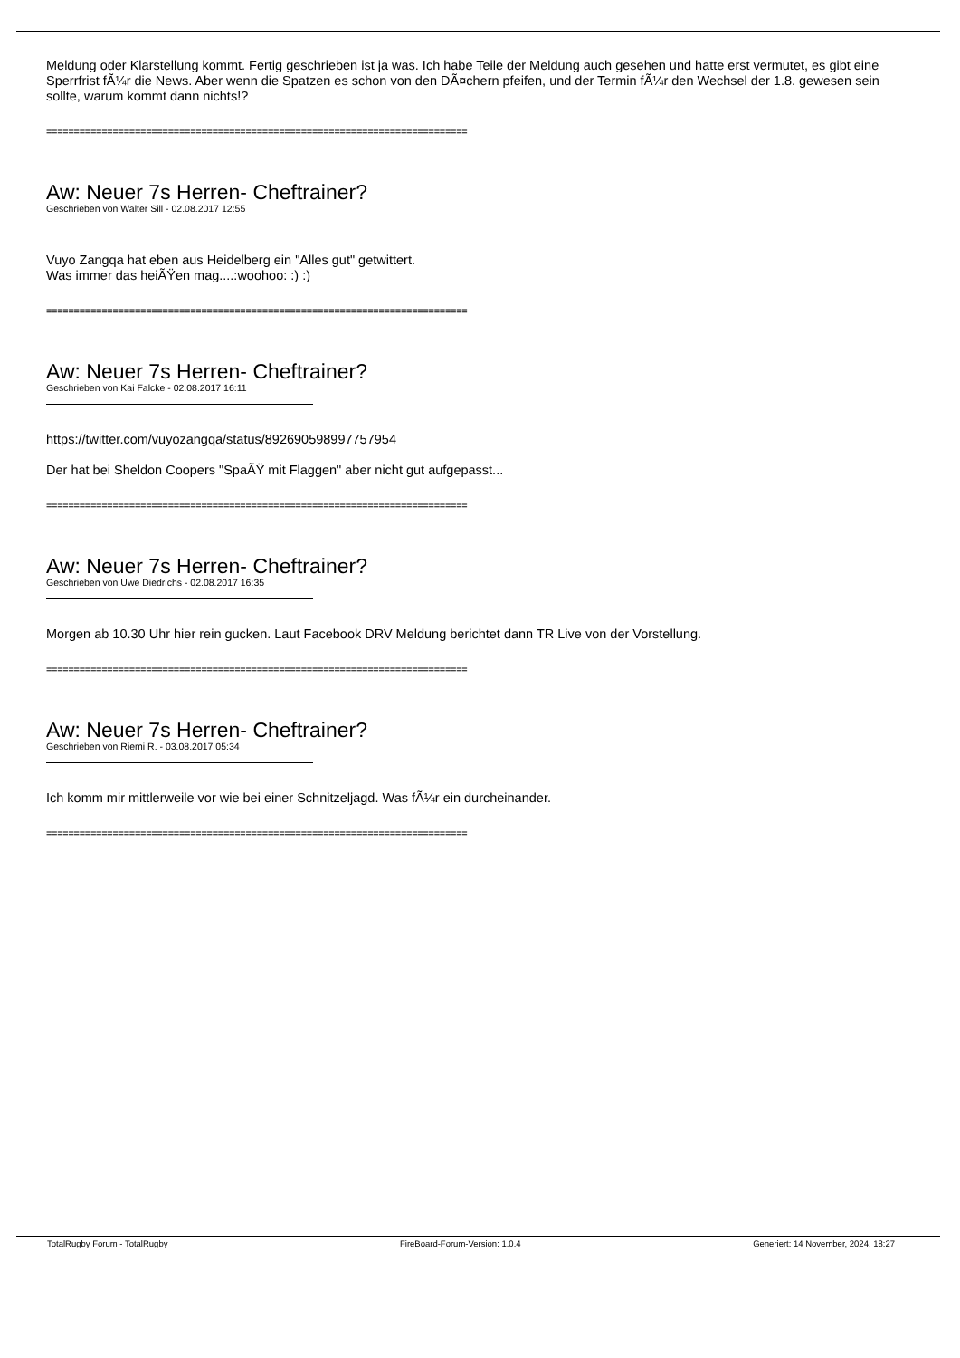Meldung oder Klarstellung kommt. Fertig geschrieben ist ja was. Ich habe Teile der Meldung auch gesehen und hatte erst vermutet, es gibt eine Sperrfrist fÃ¼r die News. Aber wenn die Spatzen es schon von den DÃ¤chern pfeifen, und der Termin fÃ¼r den Wechsel der 1.8. gewesen sein sollte, warum kommt dann nichts!?
============================================================================
Aw: Neuer 7s Herren- Cheftrainer?
Geschrieben von Walter Sill - 02.08.2017 12:55
Vuyo Zangqa hat eben aus Heidelberg ein "Alles gut" getwittert.
Was immer das heiÃŸen mag....:woohoo: :) :)
============================================================================
Aw: Neuer 7s Herren- Cheftrainer?
Geschrieben von Kai Falcke - 02.08.2017 16:11
https://twitter.com/vuyozangqa/status/892690598997757954
Der hat bei Sheldon Coopers "SpaÃŸ mit Flaggen" aber nicht gut aufgepasst...
============================================================================
Aw: Neuer 7s Herren- Cheftrainer?
Geschrieben von Uwe Diedrichs - 02.08.2017 16:35
Morgen ab 10.30 Uhr hier rein gucken. Laut Facebook DRV Meldung berichtet dann TR Live von der Vorstellung.
============================================================================
Aw: Neuer 7s Herren- Cheftrainer?
Geschrieben von Riemi R. - 03.08.2017 05:34
Ich komm mir mittlerweile vor wie bei einer Schnitzeljagd. Was fÃ¼r ein durcheinander.
============================================================================
TotalRugby Forum - TotalRugby FireBoard-Forum-Version: 1.0.4 Generiert: 14 November, 2024, 18:27